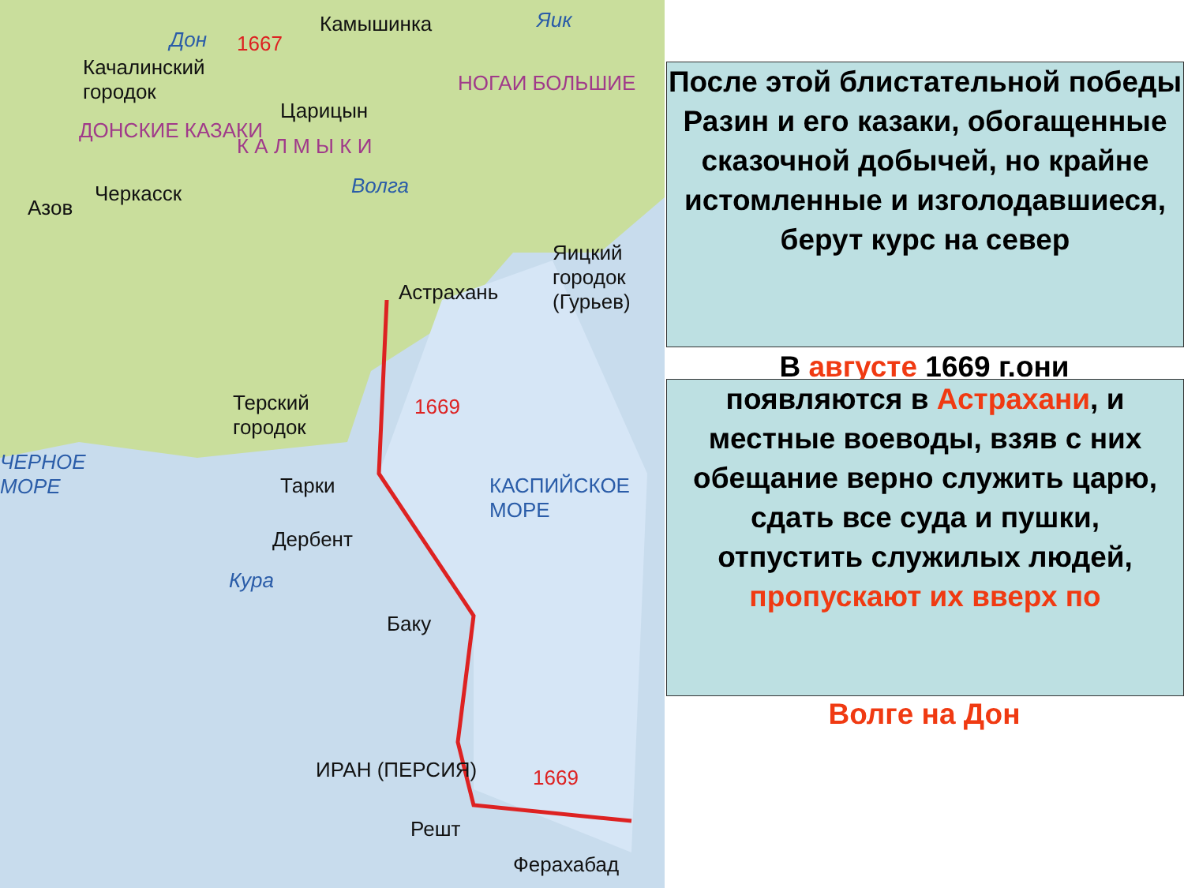Камышинка
Качалинский
городок
Царицын
Черкасск
Азов
Яицкий
городок
(Гурьев)
Астрахань
Терский
городок
Тарки
Дербент
Баку
Решт
Ферахабад
ЧЕРНОЕ
МОРЕ
НОГАИ БОЛЬШИЕ
К А Л М Ы К И
ДОНСКИЕ КАЗАКИ
КАСПИЙСКОЕ МОРЕ
ИРАН (ПЕРСИЯ)
1667
1669
1669
Дон
Волга
Кура
Яик
После этой блистательной победы Разин и его казаки, обогащенные сказочной добычей, но крайне истомленные и изголодавшиеся, берут курс на север
В августе 1669 г.они
появляются в Астрахани, и местные воеводы, взяв с них
обещание верно служить царю, сдать все суда и пушки,
отпустить служилых людей, пропускают их вверх по
Волге на Дон